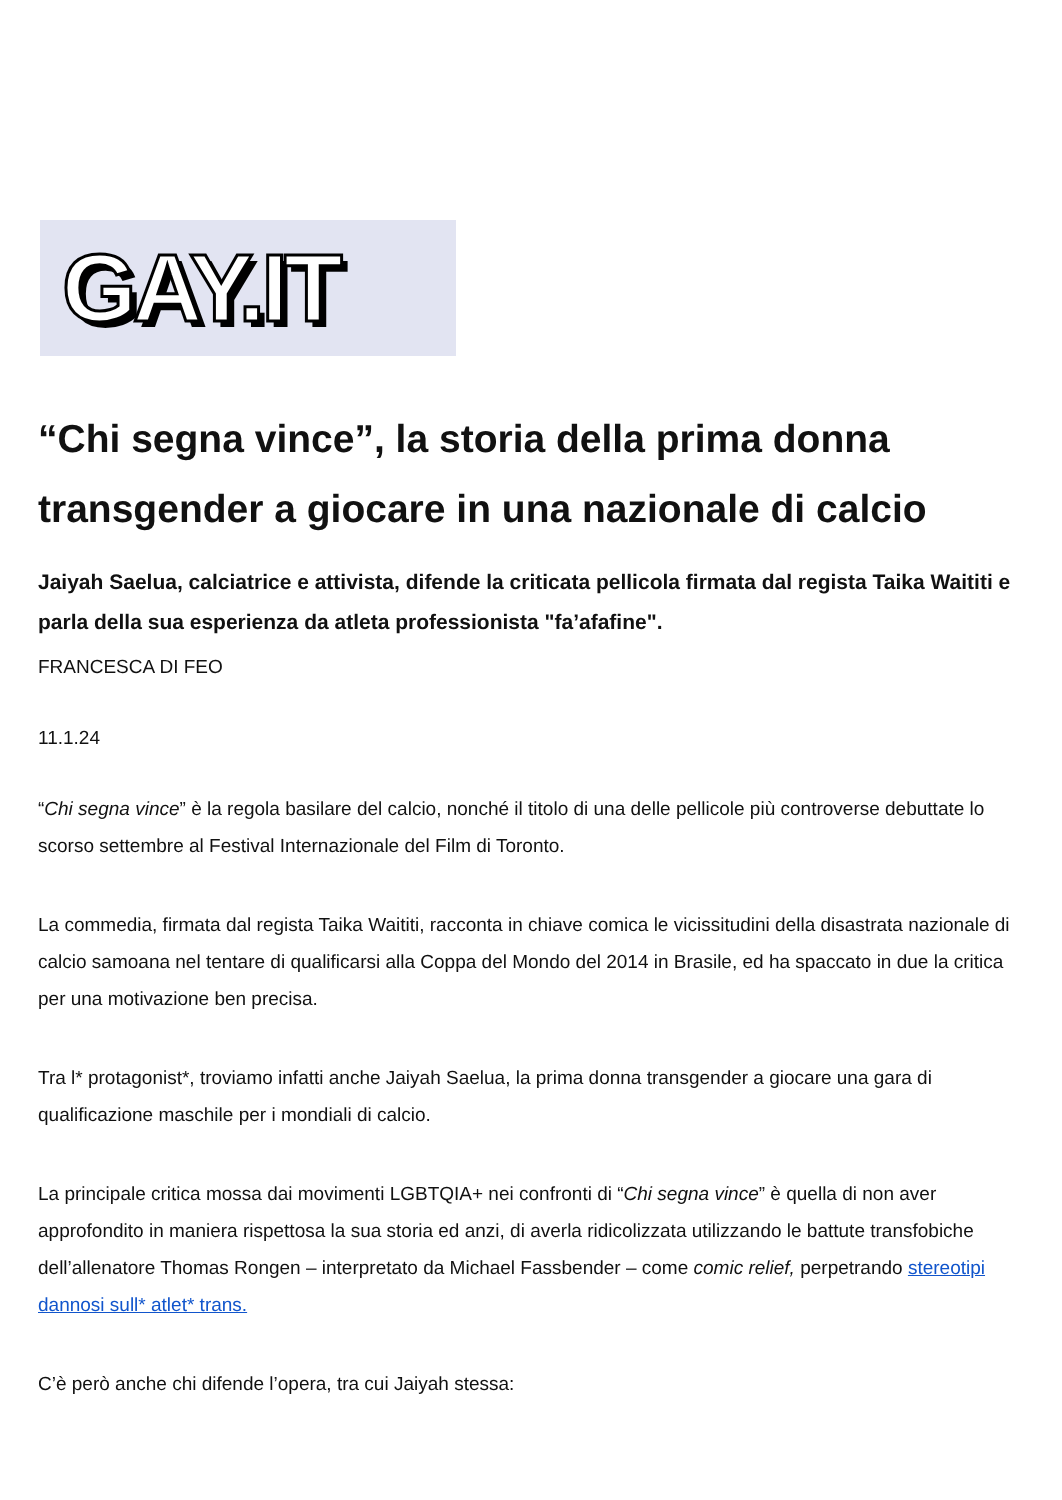GAY.IT
“Chi segna vince”, la storia della prima donna transgender a giocare in una nazionale di calcio
Jaiyah Saelua, calciatrice e attivista, difende la criticata pellicola firmata dal regista Taika Waititi e parla della sua esperienza da atleta professionista "fa’afafine".
FRANCESCA DI FEO
11.1.24
“Chi segna vince” è la regola basilare del calcio, nonché il titolo di una delle pellicole più controverse debuttate lo scorso settembre al Festival Internazionale del Film di Toronto.
La commedia, firmata dal regista Taika Waititi, racconta in chiave comica le vicissitudini della disastrata nazionale di calcio samoana nel tentare di qualificarsi alla Coppa del Mondo del 2014 in Brasile, ed ha spaccato in due la critica per una motivazione ben precisa.
Tra l* protagonist*, troviamo infatti anche Jaiyah Saelua, la prima donna transgender a giocare una gara di qualificazione maschile per i mondiali di calcio.
La principale critica mossa dai movimenti LGBTQIA+ nei confronti di “Chi segna vince” è quella di non aver approfondito in maniera rispettosa la sua storia ed anzi, di averla ridicolizzata utilizzando le battute transfobiche dell’allenatore Thomas Rongen – interpretato da Michael Fassbender – come comic relief, perpetrando stereotipi dannosi sull* atlet* trans.
C’è però anche chi difende l’opera, tra cui Jaiyah stessa: